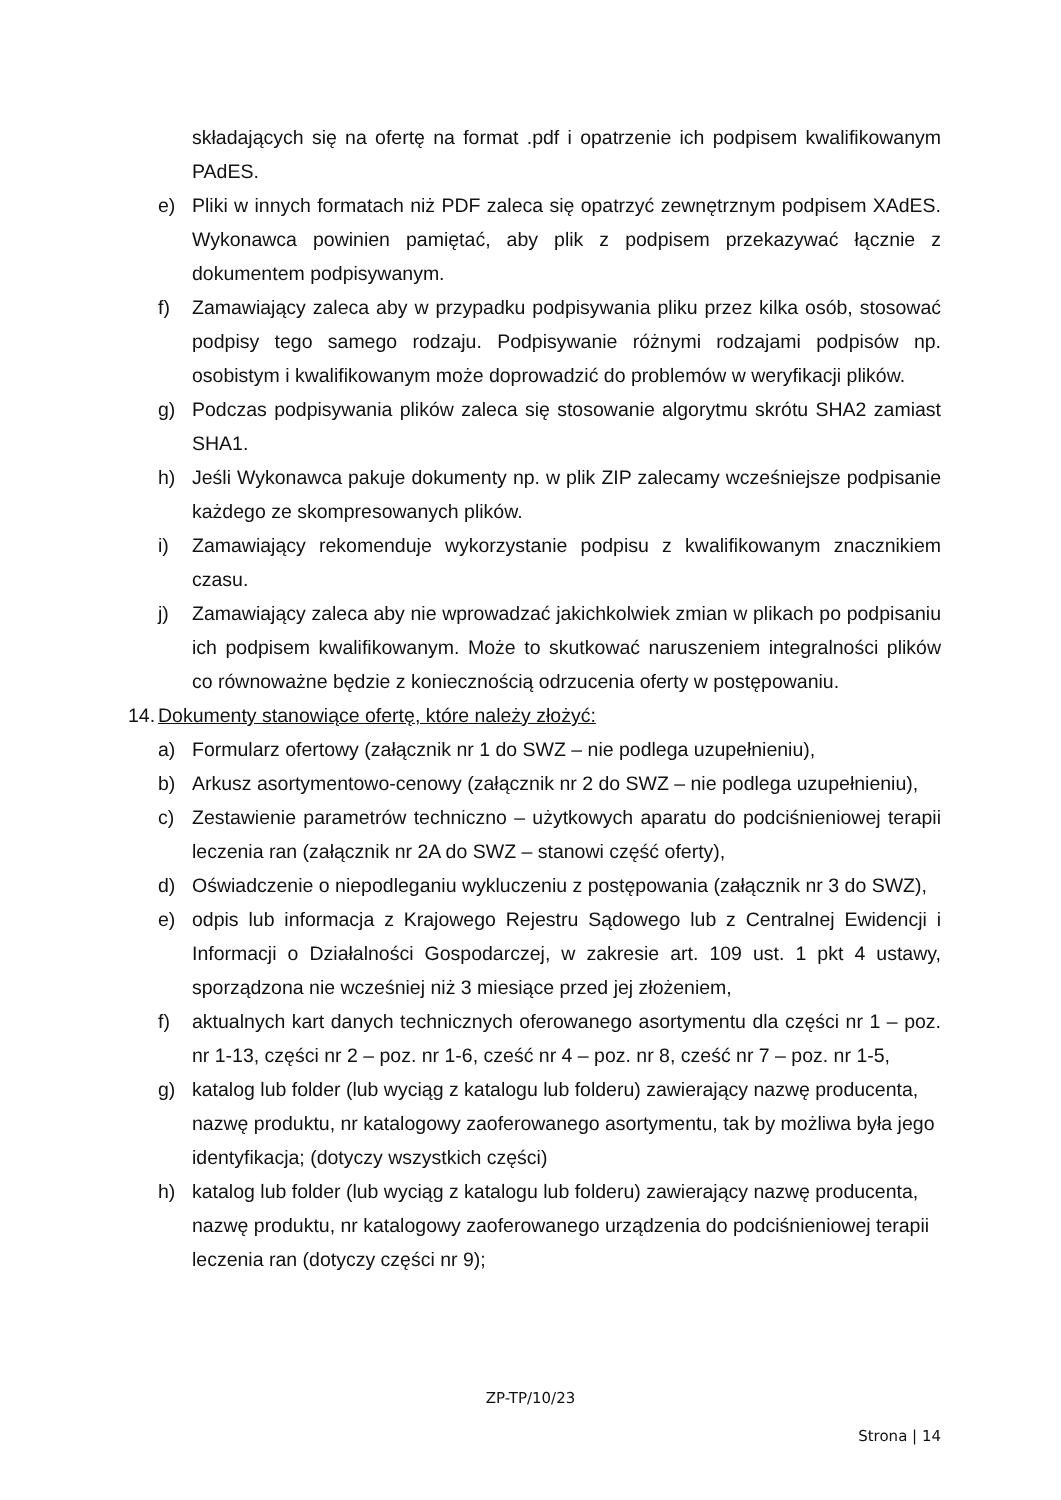składających się na ofertę na format .pdf i opatrzenie ich podpisem kwalifikowanym PAdES.
e) Pliki w innych formatach niż PDF zaleca się opatrzyć zewnętrznym podpisem XAdES. Wykonawca powinien pamiętać, aby plik z podpisem przekazywać łącznie z dokumentem podpisywanym.
f) Zamawiający zaleca aby w przypadku podpisywania pliku przez kilka osób, stosować podpisy tego samego rodzaju. Podpisywanie różnymi rodzajami podpisów np. osobistym i kwalifikowanym może doprowadzić do problemów w weryfikacji plików.
g) Podczas podpisywania plików zaleca się stosowanie algorytmu skrótu SHA2 zamiast SHA1.
h) Jeśli Wykonawca pakuje dokumenty np. w plik ZIP zalecamy wcześniejsze podpisanie każdego ze skompresowanych plików.
i) Zamawiający rekomenduje wykorzystanie podpisu z kwalifikowanym znacznikiem czasu.
j) Zamawiający zaleca aby nie wprowadzać jakichkolwiek zmian w plikach po podpisaniu ich podpisem kwalifikowanym. Może to skutkować naruszeniem integralności plików co równoważne będzie z koniecznością odrzucenia oferty w postępowaniu.
14. Dokumenty stanowiące ofertę, które należy złożyć:
a) Formularz ofertowy (załącznik nr 1 do SWZ – nie podlega uzupełnieniu),
b) Arkusz asortymentowo-cenowy (załącznik nr 2 do SWZ – nie podlega uzupełnieniu),
c) Zestawienie parametrów techniczno – użytkowych aparatu do podciśnieniowej terapii leczenia ran (załącznik nr 2A do SWZ – stanowi część oferty),
d) Oświadczenie o niepodleganiu wykluczeniu z postępowania (załącznik nr 3 do SWZ),
e) odpis lub informacja z Krajowego Rejestru Sądowego lub z Centralnej Ewidencji i Informacji o Działalności Gospodarczej, w zakresie art. 109 ust. 1 pkt 4 ustawy, sporządzona nie wcześniej niż 3 miesiące przed jej złożeniem,
f) aktualnych kart danych technicznych oferowanego asortymentu dla części nr 1 – poz. nr 1-13, części nr 2 – poz. nr 1-6, cześć nr 4 – poz. nr 8, cześć nr 7 – poz. nr 1-5,
g) katalog lub folder (lub wyciąg z katalogu lub folderu) zawierający nazwę producenta, nazwę produktu, nr katalogowy zaoferowanego asortymentu, tak by możliwa była jego identyfikacja; (dotyczy wszystkich części)
h) katalog lub folder (lub wyciąg z katalogu lub folderu) zawierający nazwę producenta, nazwę produktu, nr katalogowy zaoferowanego urządzenia do podciśnieniowej terapii leczenia ran (dotyczy części nr 9);
ZP-TP/10/23
Strona | 14